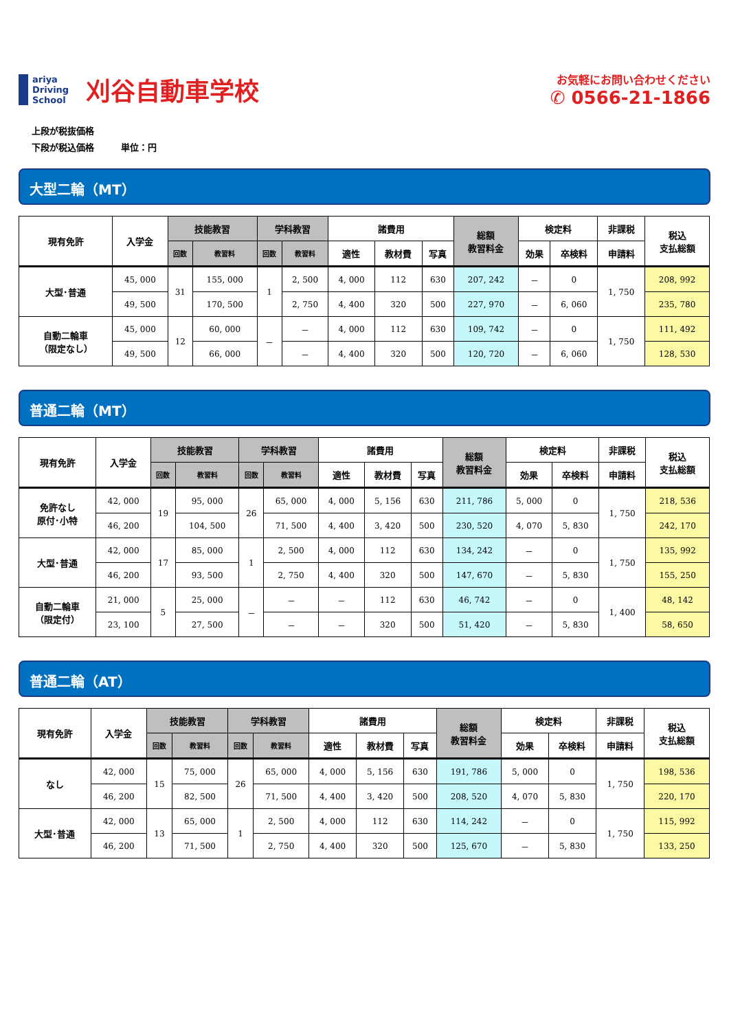ariya
Driving
School
刈谷自動車学校
お気軽にお問い合わせください
✆ 0566-21-1866
上段が税抜価格
下段が税込価格　　　単位：円
大型二輪（MT）
| 現有免許 | 入学金 | 技能教習 | | 学科教習 | | 諸費用 | | | 総額 教習料金 | 検定料 | | 非課税 | 税込 支払総額 |
| --- | --- | --- | --- | --- | --- | --- | --- | --- | --- | --- | --- | --- | --- |
| | | 回数 | 教習料 | 回数 | 教習料 | 適性 | 教材費 | 写真 | | 効果 | 卒検料 | 申請料 | |
| 大型･普通 | 45, 000 | 31 | 155, 000 | 1 | 2, 500 | 4, 000 | 112 | 630 | 207, 242 | － | 0 | 1, 750 | 208, 992 |
| | 49, 500 | | 170, 500 | | 2, 750 | 4, 400 | 320 | 500 | 227, 970 | － | 6, 060 | | 235, 780 |
| 自動二輪車 （限定なし） | 45, 000 | 12 | 60, 000 | － | － | 4, 000 | 112 | 630 | 109, 742 | － | 0 | 1, 750 | 111, 492 |
| | 49, 500 | | 66, 000 | | － | 4, 400 | 320 | 500 | 120, 720 | － | 6, 060 | | 128, 530 |
普通二輪（MT）
| 現有免許 | 入学金 | 技能教習 | | 学科教習 | | 諸費用 | | | 総額 教習料金 | 検定料 | | 非課税 | 税込 支払総額 |
| --- | --- | --- | --- | --- | --- | --- | --- | --- | --- | --- | --- | --- | --- |
| | | 回数 | 教習料 | 回数 | 教習料 | 適性 | 教材費 | 写真 | | 効果 | 卒検料 | 申請料 | |
| 免許なし 原付･小特 | 42, 000 | 19 | 95, 000 | 26 | 65, 000 | 4, 000 | 5, 156 | 630 | 211, 786 | 5, 000 | 0 | 1, 750 | 218, 536 |
| | 46, 200 | | 104, 500 | | 71, 500 | 4, 400 | 3, 420 | 500 | 230, 520 | 4, 070 | 5, 830 | | 242, 170 |
| 大型･普通 | 42, 000 | 17 | 85, 000 | 1 | 2, 500 | 4, 000 | 112 | 630 | 134, 242 | － | 0 | 1, 750 | 135, 992 |
| | 46, 200 | | 93, 500 | | 2, 750 | 4, 400 | 320 | 500 | 147, 670 | － | 5, 830 | | 155, 250 |
| 自動二輪車 （限定付） | 21, 000 | 5 | 25, 000 | － | － | － | 112 | 630 | 46, 742 | － | 0 | 1, 400 | 48, 142 |
| | 23, 100 | | 27, 500 | | － | － | 320 | 500 | 51, 420 | － | 5, 830 | | 58, 650 |
普通二輪（AT）
| 現有免許 | 入学金 | 技能教習 | | 学科教習 | | 諸費用 | | | 総額 教習料金 | 検定料 | | 非課税 | 税込 支払総額 |
| --- | --- | --- | --- | --- | --- | --- | --- | --- | --- | --- | --- | --- | --- |
| | | 回数 | 教習料 | 回数 | 教習料 | 適性 | 教材費 | 写真 | | 効果 | 卒検料 | 申請料 | |
| なし | 42, 000 | 15 | 75, 000 | 26 | 65, 000 | 4, 000 | 5, 156 | 630 | 191, 786 | 5, 000 | 0 | 1, 750 | 198, 536 |
| | 46, 200 | | 82, 500 | | 71, 500 | 4, 400 | 3, 420 | 500 | 208, 520 | 4, 070 | 5, 830 | | 220, 170 |
| 大型･普通 | 42, 000 | 13 | 65, 000 | 1 | 2, 500 | 4, 000 | 112 | 630 | 114, 242 | － | 0 | 1, 750 | 115, 992 |
| | 46, 200 | | 71, 500 | | 2, 750 | 4, 400 | 320 | 500 | 125, 670 | － | 5, 830 | | 133, 250 |